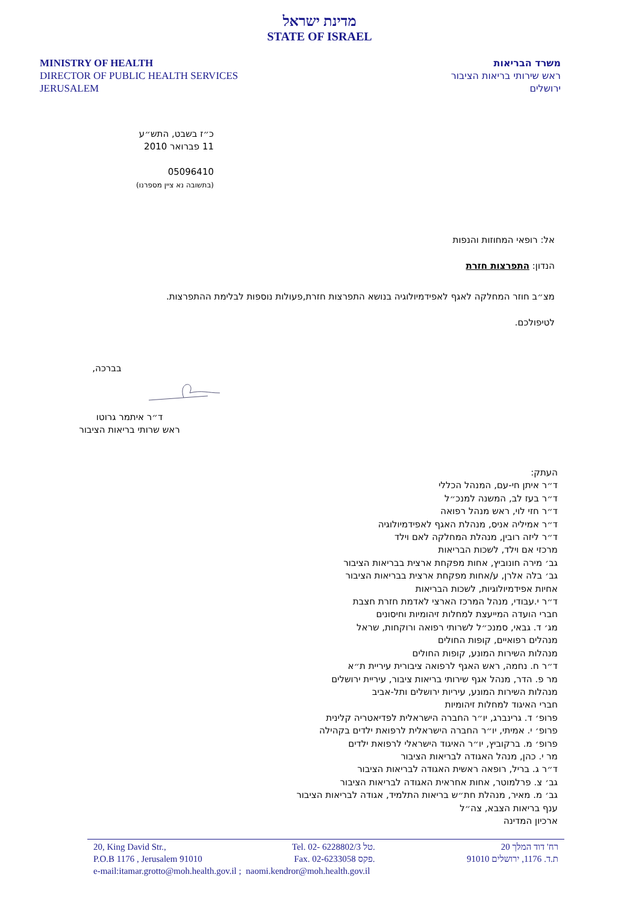מדינת ישראל
STATE OF ISRAEL
MINISTRY OF HEALTH
DIRECTOR OF PUBLIC HEALTH SERVICES
JERUSALEM
משרד הבריאות
ראש שירותי בריאות הציבור
ירושלים
כ״ז בשבט, התש״ע
11 פברואר 2010
05096410
(בתשובה נא ציין מספרנו)
אל: רופאי המחוזות והנפות
הנדון: התפרצות חזרת
מצ״ב חוזר המחלקה לאגף לאפידמיולוגיה בנושא התפרצות חזרת,פעולות נוספות לבלימת ההתפרצות.
לטיפולכם.
בברכה,
ד״ר איתמר גרוטו
ראש שרותי בריאות הציבור
העתק:
ד״ר איתן חי-עם, המנהל הכללי
ד״ר בעז לב, המשנה למנכ״ל
ד״ר חזי לוי, ראש מנהל רפואה
ד״ר אמיליה אניס, מנהלת האגף לאפידמיולוגיה
ד״ר ליזה רובין, מנהלת המחלקה לאם וילד
מרכזי אם וילד, לשכות הבריאות
גב׳ מירה חונוביץ, אחות מפקחת ארצית בבריאות הציבור
גב׳ בלה אלרן, ע/אחות מפקחת ארצית בבריאות הציבור
אחיות אפידמיולוגיות, לשכות הבריאות
ד״ר י.עבודי, מנהל המרכז הארצי לאדמת חזרת חצבת
חברי הועדה המייעצת למחלות זיהומיות וחיסונים
מג׳ ד. גבאי, סמנכ״ל לשרותי רפואה ורוקחות, שראל
מנהלים רפואיים, קופות החולים
מנהלות השירות המונע, קופות החולים
ד״ר ח. נחמה, ראש האגף לרפואה ציבורית עיריית ת״א
מר פ. הדר, מנהל אגף שירותי בריאות ציבור, עיריית ירושלים
מנהלות השירות המונע, עיריות ירושלים ותל-אביב
חברי האיגוד למחלות זיהומיות
פרופ׳ ד. גרינברג, יו״ר החברה הישראלית לפדיאטריה קלינית
פרופ׳ י. אמיתי, יו״ר החברה הישראלית לרפואת ילדים בקהילה
פרופ׳ מ. ברקוביץ, יו״ר האיגוד הישראלי לרפואת ילדים
מר י. כהן, מנהל האגודה לבריאות הציבור
ד״ר ג. בריל, רופאה ראשית האגודה לבריאות הציבור
גב׳ צ. פרלמוטר, אחות אחראית האגודה לבריאות הציבור
גב׳ מ. מאיר, מנהלת חת״ש בריאות התלמיד, אגודה לבריאות הציבור
ענף בריאות הצבא, צה״ל
ארכיון המדינה
20, King David Str., Tel. 02- 6228802/3 טל. רח' דוד המלך 20
P.O.B 1176 , Jerusalem 91010 Fax. 02-6233058 פקס. ת.ד. 1176, ירושלים 91010
e-mail: itamar.grotto@moh.health.gov.il ; naomi.kendror@moh.health.gov.il